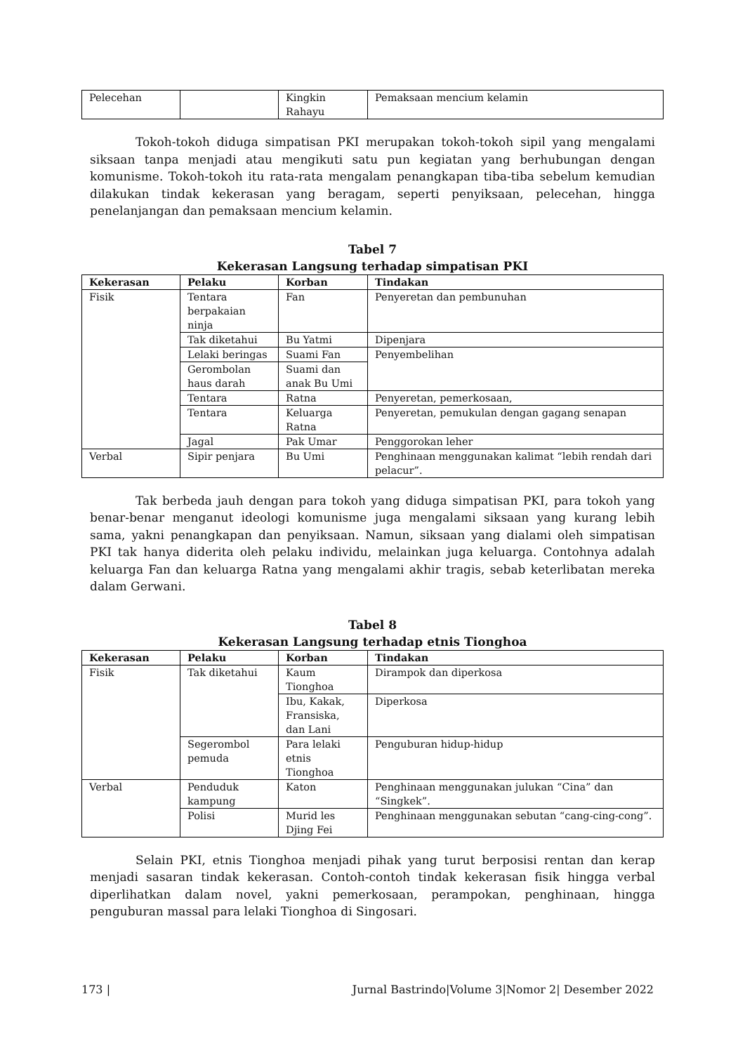| Pelecehan | | Kingkin Rahayu | Pemaksaan mencium kelamin |
Tokoh-tokoh diduga simpatisan PKI merupakan tokoh-tokoh sipil yang mengalami siksaan tanpa menjadi atau mengikuti satu pun kegiatan yang berhubungan dengan komunisme. Tokoh-tokoh itu rata-rata mengalam penangkapan tiba-tiba sebelum kemudian dilakukan tindak kekerasan yang beragam, seperti penyiksaan, pelecehan, hingga penelanjangan dan pemaksaan mencium kelamin.
Tabel 7
Kekerasan Langsung terhadap simpatisan PKI
| Kekerasan | Pelaku | Korban | Tindakan |
| --- | --- | --- | --- |
| Fisik | Tentara berpakaian ninja | Fan | Penyeretan dan pembunuhan |
| | Tak diketahui | Bu Yatmi | Dipenjara |
| | Lelaki beringas | Suami Fan | Penyembelihan |
| | Gerombolan haus darah | Suami dan anak Bu Umi | |
| | Tentara | Ratna | Penyeretan, pemerkosaan, |
| | Tentara | Keluarga Ratna | Penyeretan, pemukulan dengan gagang senapan |
| | Jagal | Pak Umar | Penggorokan leher |
| Verbal | Sipir penjara | Bu Umi | Penghinaan menggunakan kalimat “lebih rendah dari pelacur”. |
Tak berbeda jauh dengan para tokoh yang diduga simpatisan PKI, para tokoh yang benar-benar menganut ideologi komunisme juga mengalami siksaan yang kurang lebih sama, yakni penangkapan dan penyiksaan. Namun, siksaan yang dialami oleh simpatisan PKI tak hanya diderita oleh pelaku individu, melainkan juga keluarga. Contohnya adalah keluarga Fan dan keluarga Ratna yang mengalami akhir tragis, sebab keterlibatan mereka dalam Gerwani.
Tabel 8
Kekerasan Langsung terhadap etnis Tionghoa
| Kekerasan | Pelaku | Korban | Tindakan |
| --- | --- | --- | --- |
| Fisik | Tak diketahui | Kaum Tionghoa | Dirampok dan diperkosa |
| | | Ibu, Kakak, Fransiska, dan Lani | Diperkosa |
| | Segerombol pemuda | Para lelaki etnis Tionghoa | Penguburan hidup-hidup |
| Verbal | Penduduk kampung | Katon | Penghinaan menggunakan julukan “Cina” dan “Singkek”. |
| | Polisi | Murid les Djing Fei | Penghinaan menggunakan sebutan “cang-cing-cong”. |
Selain PKI, etnis Tionghoa menjadi pihak yang turut berposisi rentan dan kerap menjadi sasaran tindak kekerasan. Contoh-contoh tindak kekerasan fisik hingga verbal diperlihatkan dalam novel, yakni pemerkosaan, perampokan, penghinaan, hingga penguburan massal para lelaki Tionghoa di Singosari.
173 | Jurnal Bastrindo|Volume 3|Nomor 2| Desember 2022